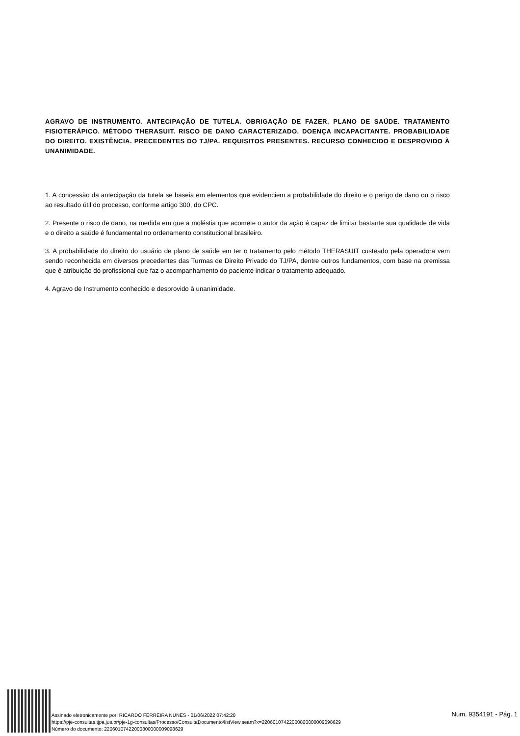AGRAVO DE INSTRUMENTO. ANTECIPAÇÃO DE TUTELA. OBRIGAÇÃO DE FAZER. PLANO DE SAÚDE. TRATAMENTO FISIOTERÁPICO. MÉTODO THERASUIT. RISCO DE DANO CARACTERIZADO. DOENÇA INCAPACITANTE. PROBABILIDADE DO DIREITO. EXISTÊNCIA. PRECEDENTES DO TJ/PA. REQUISITOS PRESENTES. RECURSO CONHECIDO E DESPROVIDO À UNANIMIDADE.
1. A concessão da antecipação da tutela se baseia em elementos que evidenciem a probabilidade do direito e o perigo de dano ou o risco ao resultado útil do processo, conforme artigo 300, do CPC.
2. Presente o risco de dano, na medida em que a moléstia que acomete o autor da ação é capaz de limitar bastante sua qualidade de vida e o direito a saúde é fundamental no ordenamento constitucional brasileiro.
3. A probabilidade do direito do usuário de plano de saúde em ter o tratamento pelo método THERASUIT custeado pela operadora vem sendo reconhecida em diversos precedentes das Turmas de Direito Privado do TJ/PA, dentre outros fundamentos, com base na premissa que é atribuição do profissional que faz o acompanhamento do paciente indicar o tratamento adequado.
4. Agravo de Instrumento conhecido e desprovido à unanimidade.
Assinado eletronicamente por: RICARDO FERREIRA NUNES - 01/06/2022 07:42:20
https://pje-consultas.tjpa.jus.br/pje-1g-consultas/Processo/ConsultaDocumento/listView.seam?x=22060107422000800000009098629
Número do documento: 22060107422000800000009098629
Num. 9354191 - Pág. 1